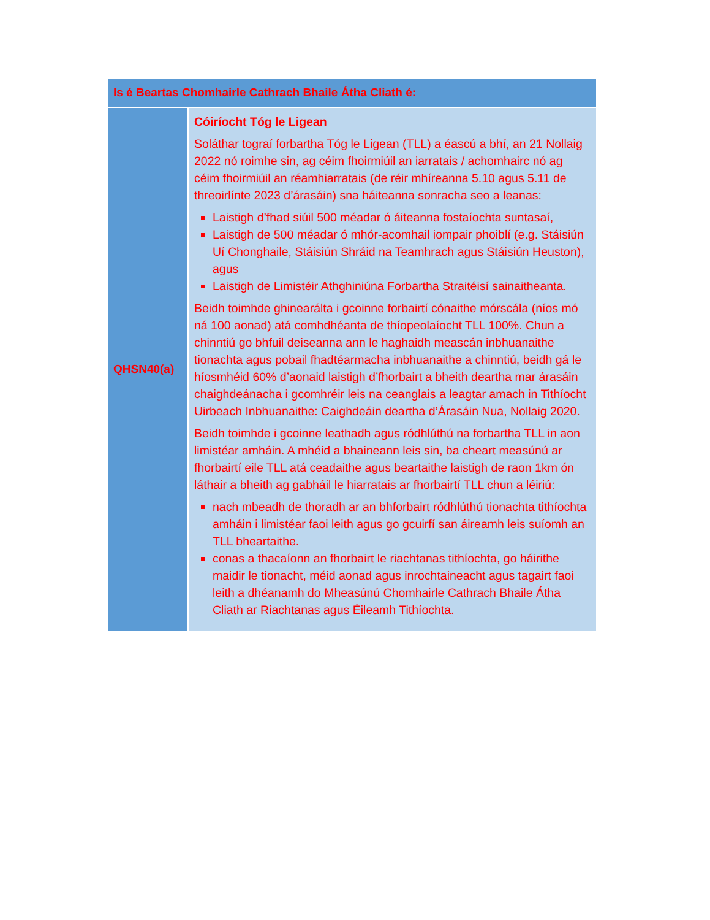| Is é Beartas Chomhairle Cathrach Bhaile Átha Cliath é: | |
| --- | --- |
| QHSN40(a) | Cóiríocht Tóg le Ligean Soláthar tograí forbartha Tóg le Ligean (TLL) a éascú a bhí, an 21 Nollaig 2022 nó roimhe sin, ag céim fhoirmiúil an iarratais / achomhairc nó ag céim fhoirmiúil an réamhiarratais (de réir mhíreanna 5.10 agus 5.11 de threoirlínte 2023 d’árasáin) sna háiteanna sonracha seo a leanas: Laistigh d’fhad siúil 500 méadar ó áiteanna fostaíochta suntasaí, Laistigh de 500 méadar ó mhór-acomhail iompair phoiblí (e.g. Stáisiún Uí Chonghaile, Stáisiún Shráid na Teamhrach agus Stáisiún Heuston), agus Laistigh de Limistéir Athghiniúna Forbartha Straitéisí sainaitheanta. Beidh toimhde ghinearálta i gcoinne forbairtí cónaithe mórscála (níos mó ná 100 aonad) atá comhdhéanta de thíopeolaíocht TLL 100%. Chun a chinntiú go bhfuil deiseanna ann le haghaidh meascán inbhuanaithe tionachta agus pobail fhadtéarmacha inbhuanaithe a chinntiú, beidh gá le híosmhéid 60% d’aonaid laistigh d’fhorbairt a bheith deartha mar árasáin chaighdeánacha i gcomhréir leis na ceanglais a leagtar amach in Tithíocht Uirbeach Inbhuanaithe: Caighdeáin deartha d’Árasáin Nua, Nollaig 2020. Beidh toimhde i gcoinne leathadh agus ródhlúthú na forbartha TLL in aon limistéar amháin. A mhéid a bhaineann leis sin, ba cheart measúnú ar fhorbairtí eile TLL atá ceadaithe agus beartaithe laistigh de raon 1km ón láthair a bheith ag gabháil le hiarratais ar fhorbairtí TLL chun a léiriú: nach mbeadh de thoradh ar an bhforbairt ródhlúthú tionachta tithíochta amháin i limistéar faoi leith agus go gcuirfí san áireamh leis suíomh an TLL bheartaithe. conas a thacaíonn an fhorbairt le riachtanas tithíochta, go háirithe maidir le tionacht, méid aonad agus inrochtaineacht agus tagairt faoi leith a dhéanamh do Mheasúnú Chomhairle Cathrach Bhaile Átha Cliath ar Riachtanas agus Éileamh Tithíochta. |